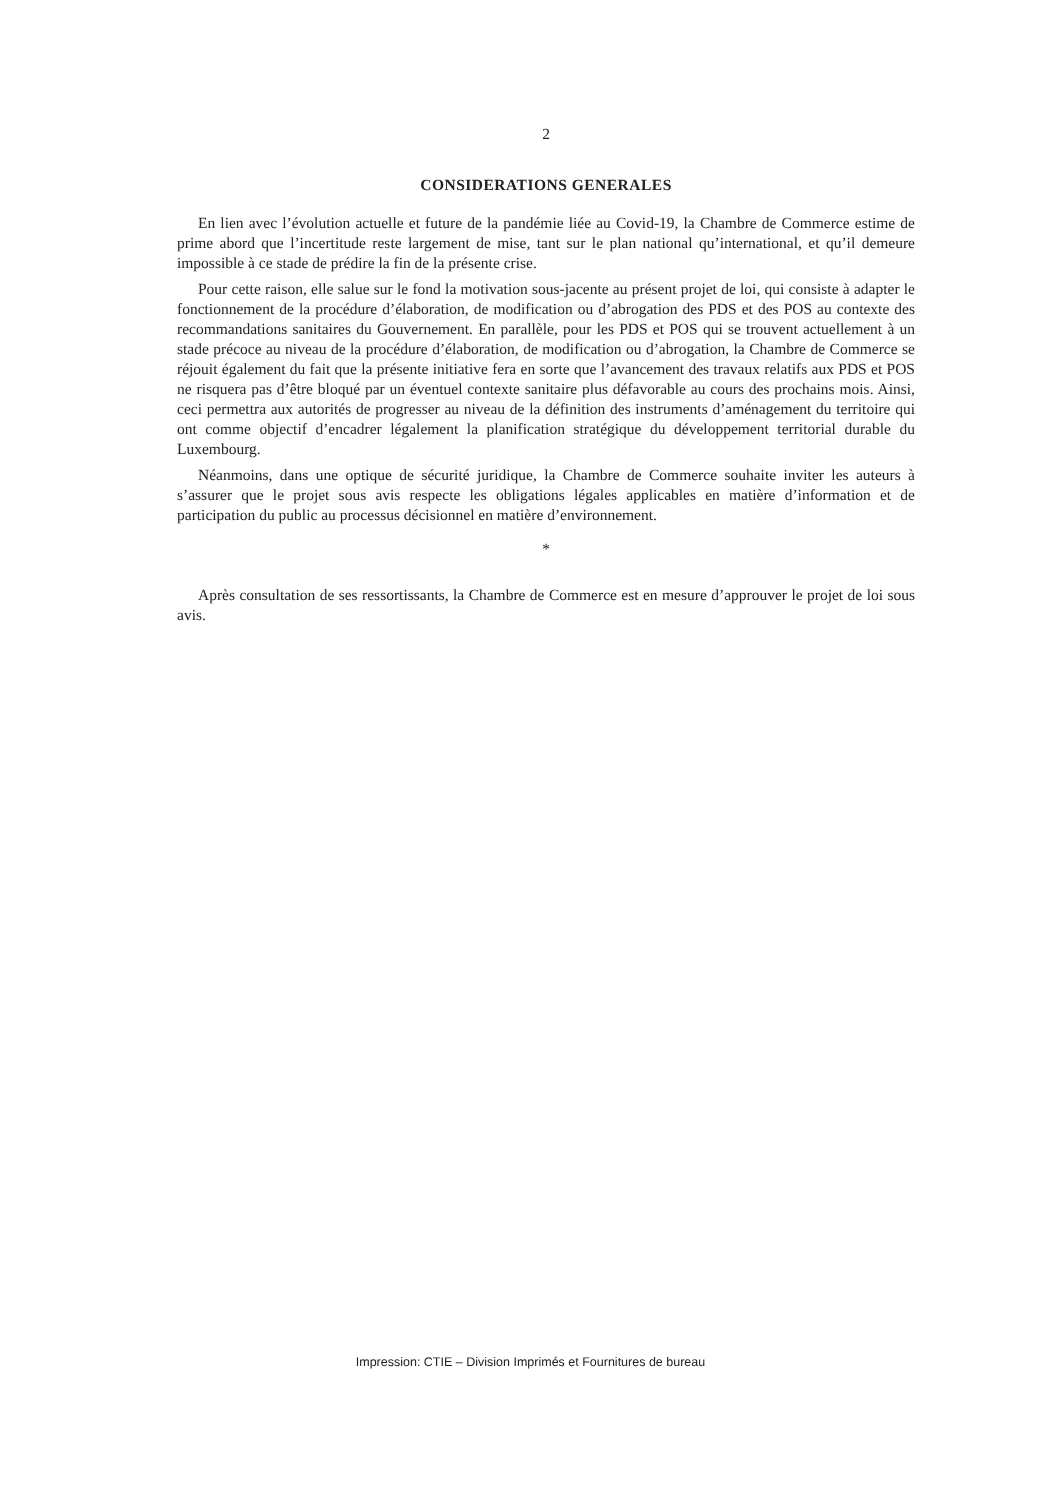2
CONSIDERATIONS GENERALES
En lien avec l’évolution actuelle et future de la pandémie liée au Covid-19, la Chambre de Commerce estime de prime abord que l’incertitude reste largement de mise, tant sur le plan national qu’international, et qu’il demeure impossible à ce stade de prédire la fin de la présente crise.
Pour cette raison, elle salue sur le fond la motivation sous-jacente au présent projet de loi, qui consiste à adapter le fonctionnement de la procédure d’élaboration, de modification ou d’abrogation des PDS et des POS au contexte des recommandations sanitaires du Gouvernement. En parallèle, pour les PDS et POS qui se trouvent actuellement à un stade précoce au niveau de la procédure d’élaboration, de modification ou d’abrogation, la Chambre de Commerce se réjouit également du fait que la présente initiative fera en sorte que l’avancement des travaux relatifs aux PDS et POS ne risquera pas d’être bloqué par un éventuel contexte sanitaire plus défavorable au cours des prochains mois. Ainsi, ceci permettra aux autorités de progresser au niveau de la définition des instruments d’aménagement du territoire qui ont comme objectif d’encadrer légalement la planification stratégique du développement territorial durable du Luxembourg.
Néanmoins, dans une optique de sécurité juridique, la Chambre de Commerce souhaite inviter les auteurs à s’assurer que le projet sous avis respecte les obligations légales applicables en matière d’information et de participation du public au processus décisionnel en matière d’environnement.
*
Après consultation de ses ressortissants, la Chambre de Commerce est en mesure d’approuver le projet de loi sous avis.
Impression: CTIE – Division Imprimés et Fournitures de bureau